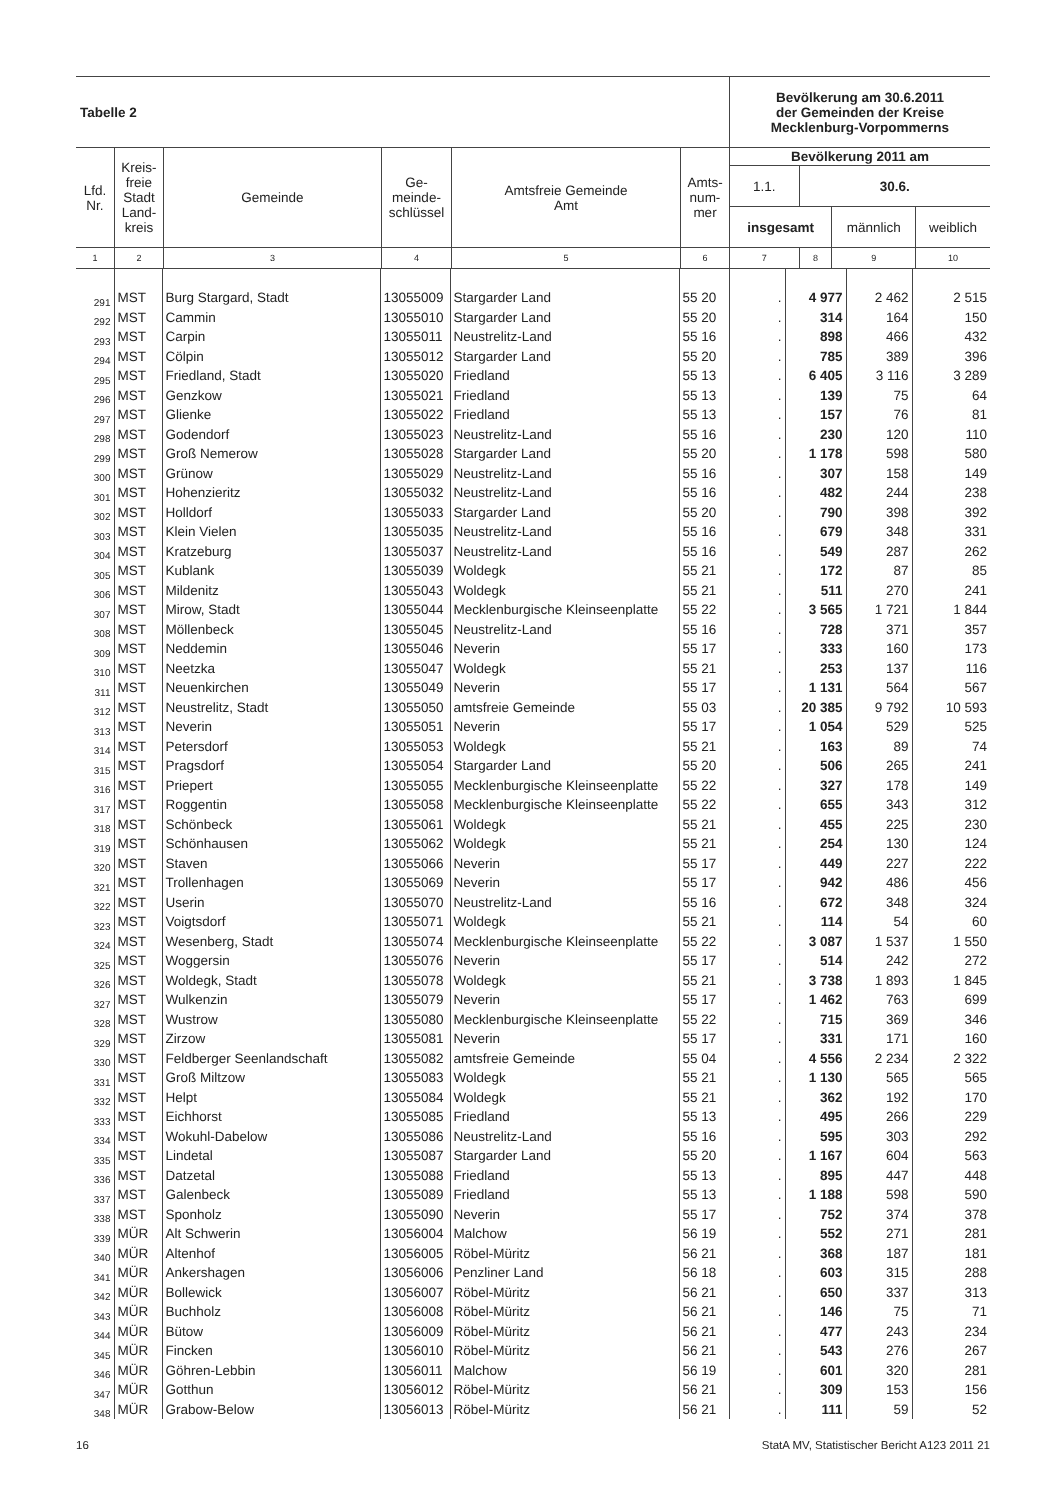| Tabelle 2 | | | | | | Bevölkerung am 30.6.2011 der Gemeinden der Kreise Mecklenburg-Vorpommerns | | | |
| --- | --- | --- | --- | --- | --- | --- | --- | --- | --- |
| Lfd. Nr. | Kreis- freie Stadt Land- kreis | Gemeinde | Ge- meinde- schlüssel | Amtsfreie Gemeinde Amt | Amts- num- mer | Bevölkerung 2011 am | | | |
| | | | | | | 1.1. | 30.6. | | |
| | | | | | | insgesamt | | männlich | weiblich |
| 1 | 2 | 3 | 4 | 5 | 6 | 7 | 8 | 9 | 10 |
| 291 | MST | Burg Stargard, Stadt | 13055009 | Stargarder Land | 55 20 | . | 4 977 | 2 462 | 2 515 |
| 292 | MST | Cammin | 13055010 | Stargarder Land | 55 20 | . | 314 | 164 | 150 |
| 293 | MST | Carpin | 13055011 | Neustrelitz-Land | 55 16 | . | 898 | 466 | 432 |
| 294 | MST | Cölpin | 13055012 | Stargarder Land | 55 20 | . | 785 | 389 | 396 |
| 295 | MST | Friedland, Stadt | 13055020 | Friedland | 55 13 | . | 6 405 | 3 116 | 3 289 |
| 296 | MST | Genzkow | 13055021 | Friedland | 55 13 | . | 139 | 75 | 64 |
| 297 | MST | Glienke | 13055022 | Friedland | 55 13 | . | 157 | 76 | 81 |
| 298 | MST | Godendorf | 13055023 | Neustrelitz-Land | 55 16 | . | 230 | 120 | 110 |
| 299 | MST | Groß Nemerow | 13055028 | Stargarder Land | 55 20 | . | 1 178 | 598 | 580 |
| 300 | MST | Grünow | 13055029 | Neustrelitz-Land | 55 16 | . | 307 | 158 | 149 |
| 301 | MST | Hohenzieritz | 13055032 | Neustrelitz-Land | 55 16 | . | 482 | 244 | 238 |
| 302 | MST | Holldorf | 13055033 | Stargarder Land | 55 20 | . | 790 | 398 | 392 |
| 303 | MST | Klein Vielen | 13055035 | Neustrelitz-Land | 55 16 | . | 679 | 348 | 331 |
| 304 | MST | Kratzeburg | 13055037 | Neustrelitz-Land | 55 16 | . | 549 | 287 | 262 |
| 305 | MST | Kublank | 13055039 | Woldegk | 55 21 | . | 172 | 87 | 85 |
| 306 | MST | Mildenitz | 13055043 | Woldegk | 55 21 | . | 511 | 270 | 241 |
| 307 | MST | Mirow, Stadt | 13055044 | Mecklenburgische Kleinseenplatte | 55 22 | . | 3 565 | 1 721 | 1 844 |
| 308 | MST | Möllenbeck | 13055045 | Neustrelitz-Land | 55 16 | . | 728 | 371 | 357 |
| 309 | MST | Neddemin | 13055046 | Neverin | 55 17 | . | 333 | 160 | 173 |
| 310 | MST | Neetzka | 13055047 | Woldegk | 55 21 | . | 253 | 137 | 116 |
| 311 | MST | Neuenkirchen | 13055049 | Neverin | 55 17 | . | 1 131 | 564 | 567 |
| 312 | MST | Neustrelitz, Stadt | 13055050 | amtsfreie Gemeinde | 55 03 | . | 20 385 | 9 792 | 10 593 |
| 313 | MST | Neverin | 13055051 | Neverin | 55 17 | . | 1 054 | 529 | 525 |
| 314 | MST | Petersdorf | 13055053 | Woldegk | 55 21 | . | 163 | 89 | 74 |
| 315 | MST | Pragsdorf | 13055054 | Stargarder Land | 55 20 | . | 506 | 265 | 241 |
| 316 | MST | Priepert | 13055055 | Mecklenburgische Kleinseenplatte | 55 22 | . | 327 | 178 | 149 |
| 317 | MST | Roggentin | 13055058 | Mecklenburgische Kleinseenplatte | 55 22 | . | 655 | 343 | 312 |
| 318 | MST | Schönbeck | 13055061 | Woldegk | 55 21 | . | 455 | 225 | 230 |
| 319 | MST | Schönhausen | 13055062 | Woldegk | 55 21 | . | 254 | 130 | 124 |
| 320 | MST | Staven | 13055066 | Neverin | 55 17 | . | 449 | 227 | 222 |
| 321 | MST | Trollenhagen | 13055069 | Neverin | 55 17 | . | 942 | 486 | 456 |
| 322 | MST | Userin | 13055070 | Neustrelitz-Land | 55 16 | . | 672 | 348 | 324 |
| 323 | MST | Voigtsdorf | 13055071 | Woldegk | 55 21 | . | 114 | 54 | 60 |
| 324 | MST | Wesenberg, Stadt | 13055074 | Mecklenburgische Kleinseenplatte | 55 22 | . | 3 087 | 1 537 | 1 550 |
| 325 | MST | Woggersin | 13055076 | Neverin | 55 17 | . | 514 | 242 | 272 |
| 326 | MST | Woldegk, Stadt | 13055078 | Woldegk | 55 21 | . | 3 738 | 1 893 | 1 845 |
| 327 | MST | Wulkenzin | 13055079 | Neverin | 55 17 | . | 1 462 | 763 | 699 |
| 328 | MST | Wustrow | 13055080 | Mecklenburgische Kleinseenplatte | 55 22 | . | 715 | 369 | 346 |
| 329 | MST | Zirzow | 13055081 | Neverin | 55 17 | . | 331 | 171 | 160 |
| 330 | MST | Feldberger Seenlandschaft | 13055082 | amtsfreie Gemeinde | 55 04 | . | 4 556 | 2 234 | 2 322 |
| 331 | MST | Groß Miltzow | 13055083 | Woldegk | 55 21 | . | 1 130 | 565 | 565 |
| 332 | MST | Helpt | 13055084 | Woldegk | 55 21 | . | 362 | 192 | 170 |
| 333 | MST | Eichhorst | 13055085 | Friedland | 55 13 | . | 495 | 266 | 229 |
| 334 | MST | Wokuhl-Dabelow | 13055086 | Neustrelitz-Land | 55 16 | . | 595 | 303 | 292 |
| 335 | MST | Lindetal | 13055087 | Stargarder Land | 55 20 | . | 1 167 | 604 | 563 |
| 336 | MST | Datzetal | 13055088 | Friedland | 55 13 | . | 895 | 447 | 448 |
| 337 | MST | Galenbeck | 13055089 | Friedland | 55 13 | . | 1 188 | 598 | 590 |
| 338 | MST | Sponholz | 13055090 | Neverin | 55 17 | . | 752 | 374 | 378 |
| 339 | MÜR | Alt Schwerin | 13056004 | Malchow | 56 19 | . | 552 | 271 | 281 |
| 340 | MÜR | Altenhof | 13056005 | Röbel-Müritz | 56 21 | . | 368 | 187 | 181 |
| 341 | MÜR | Ankershagen | 13056006 | Penzliner Land | 56 18 | . | 603 | 315 | 288 |
| 342 | MÜR | Bollewick | 13056007 | Röbel-Müritz | 56 21 | . | 650 | 337 | 313 |
| 343 | MÜR | Buchholz | 13056008 | Röbel-Müritz | 56 21 | . | 146 | 75 | 71 |
| 344 | MÜR | Bütow | 13056009 | Röbel-Müritz | 56 21 | . | 477 | 243 | 234 |
| 345 | MÜR | Fincken | 13056010 | Röbel-Müritz | 56 21 | . | 543 | 276 | 267 |
| 346 | MÜR | Göhren-Lebbin | 13056011 | Malchow | 56 19 | . | 601 | 320 | 281 |
| 347 | MÜR | Gotthun | 13056012 | Röbel-Müritz | 56 21 | . | 309 | 153 | 156 |
| 348 | MÜR | Grabow-Below | 13056013 | Röbel-Müritz | 56 21 | . | 111 | 59 | 52 |
16 StatA MV, Statistischer Bericht A123 2011 21